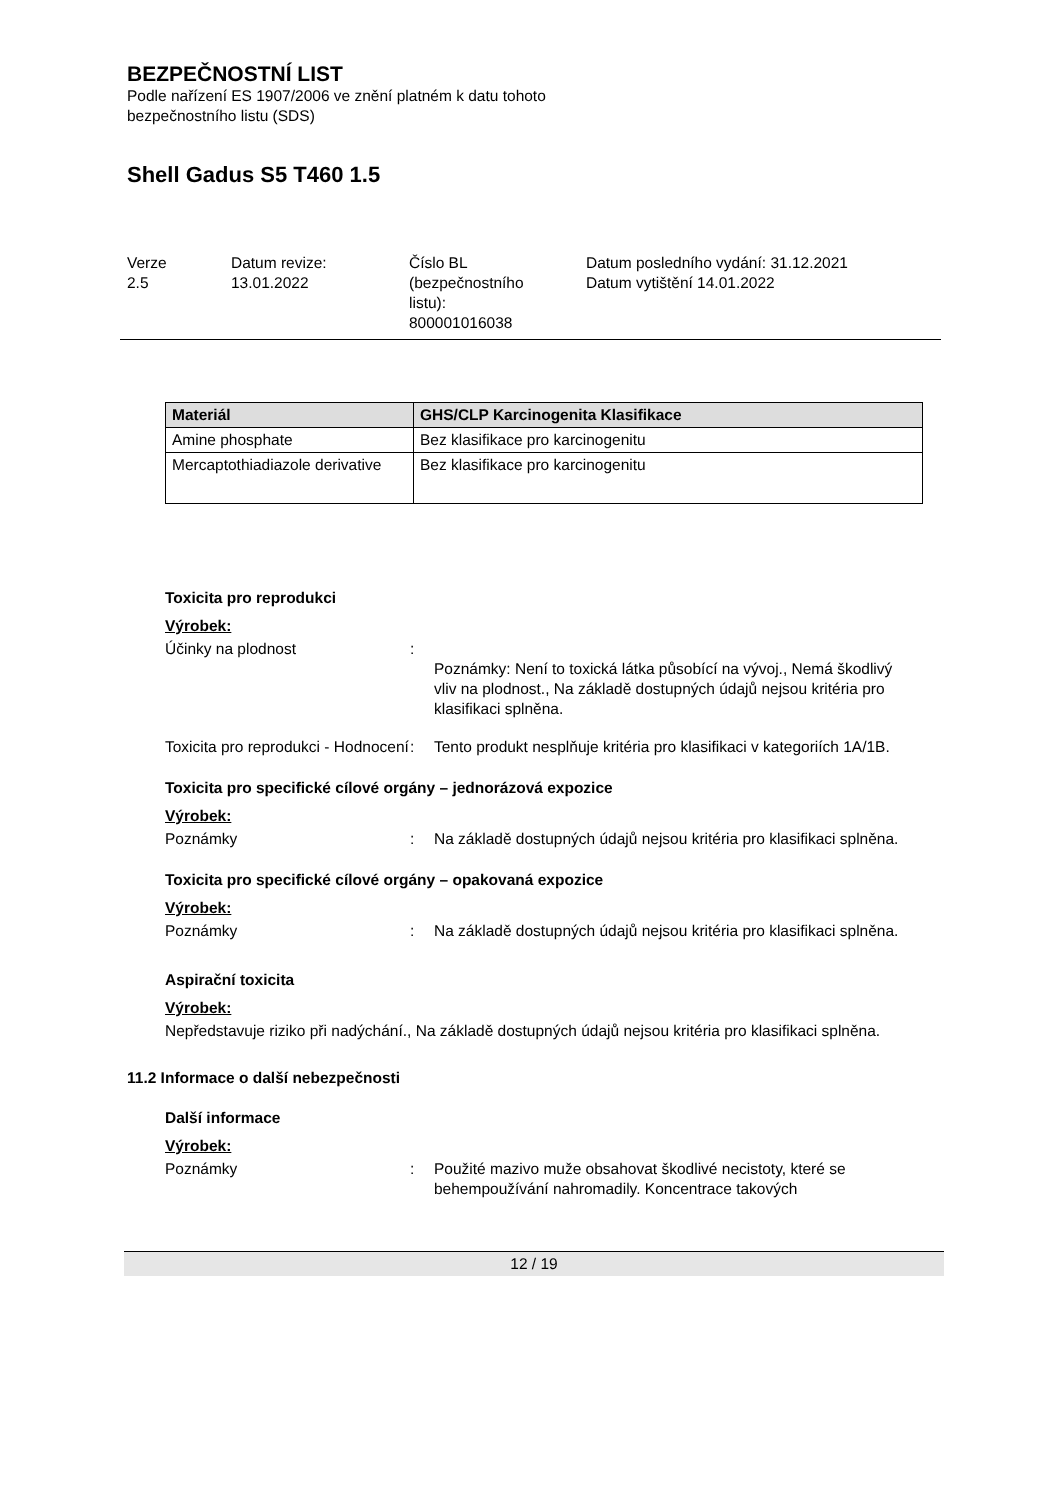BEZPEČNOSTNÍ LIST
Podle nařízení ES 1907/2006 ve znění platném k datu tohoto
bezpečnostního listu (SDS)
Shell Gadus S5 T460 1.5
Verze
2.5
Datum revize:
13.01.2022
Číslo BL
(bezpečnostního
listu):
800001016038
Datum posledního vydání: 31.12.2021
Datum vytištění 14.01.2022
| Materiál | GHS/CLP Karcinogenita Klasifikace |
| --- | --- |
| Amine phosphate | Bez klasifikace pro karcinogenitu |
| Mercaptothiadiazole derivative | Bez klasifikace pro karcinogenitu |
Toxicita pro reprodukci
Výrobek:
Účinky na plodnost :
Poznámky: Není to toxická látka působící na vývoj., Nemá škodlivý vliv na plodnost., Na základě dostupných údajů nejsou kritéria pro klasifikaci splněna.
Toxicita pro reprodukci - Hodnocení
: Tento produkt nesplňuje kritéria pro klasifikaci v kategoriích 1A/1B.
Toxicita pro specifické cílové orgány – jednorázová expozice
Výrobek:
Poznámky : Na základě dostupných údajů nejsou kritéria pro klasifikaci splněna.
Toxicita pro specifické cílové orgány – opakovaná expozice
Výrobek:
Poznámky : Na základě dostupných údajů nejsou kritéria pro klasifikaci splněna.
Aspirační toxicita
Výrobek:
Nepředstavuje riziko při nadýchání., Na základě dostupných údajů nejsou kritéria pro klasifikaci splněna.
11.2 Informace o další nebezpečnosti
Další informace
Výrobek:
Poznámky : Použité mazivo muže obsahovat škodlivé necistoty, které se behempoužívání nahromadily. Koncentrace takových
12 / 19